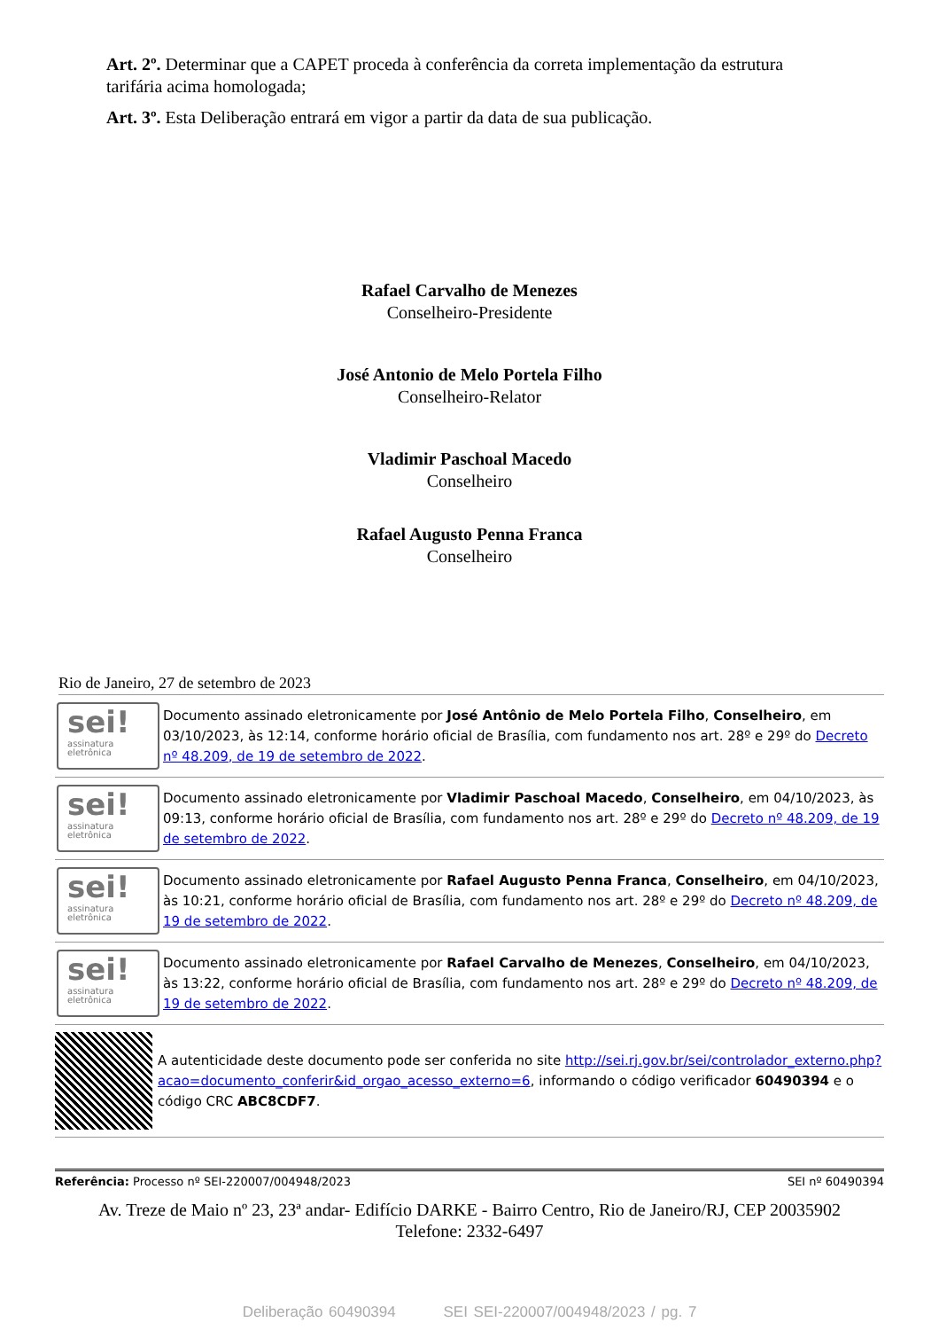Art. 2º. Determinar que a CAPET proceda à conferência da correta implementação da estrutura tarifária acima homologada;
Art. 3º. Esta Deliberação entrará em vigor a partir da data de sua publicação.
Rafael Carvalho de Menezes
Conselheiro-Presidente
José Antonio de Melo Portela Filho
Conselheiro-Relator
Vladimir Paschoal Macedo
Conselheiro
Rafael Augusto Penna Franca
Conselheiro
Rio de Janeiro, 27 de setembro de 2023
sei!
assinatura
eletrônica
Documento assinado eletronicamente por José Antônio de Melo Portela Filho, Conselheiro, em 03/10/2023, às 12:14, conforme horário oficial de Brasília, com fundamento nos art. 28º e 29º do Decreto nº 48.209, de 19 de setembro de 2022.
sei!
assinatura
eletrônica
Documento assinado eletronicamente por Vladimir Paschoal Macedo, Conselheiro, em 04/10/2023, às 09:13, conforme horário oficial de Brasília, com fundamento nos art. 28º e 29º do Decreto nº 48.209, de 19 de setembro de 2022.
sei!
assinatura
eletrônica
Documento assinado eletronicamente por Rafael Augusto Penna Franca, Conselheiro, em 04/10/2023, às 10:21, conforme horário oficial de Brasília, com fundamento nos art. 28º e 29º do Decreto nº 48.209, de 19 de setembro de 2022.
sei!
assinatura
eletrônica
Documento assinado eletronicamente por Rafael Carvalho de Menezes, Conselheiro, em 04/10/2023, às 13:22, conforme horário oficial de Brasília, com fundamento nos art. 28º e 29º do Decreto nº 48.209, de 19 de setembro de 2022.
A autenticidade deste documento pode ser conferida no site http://sei.rj.gov.br/sei/controlador_externo.php?acao=documento_conferir&id_orgao_acesso_externo=6, informando o código verificador 60490394 e o código CRC ABC8CDF7.
Referência: Processo nº SEI-220007/004948/2023 SEI nº 60490394
Av. Treze de Maio nº 23, 23ª andar- Edifício DARKE - Bairro Centro, Rio de Janeiro/RJ, CEP 20035902
Telefone: 2332-6497
Deliberação 60490394 SEI SEI-220007/004948/2023 / pg. 7